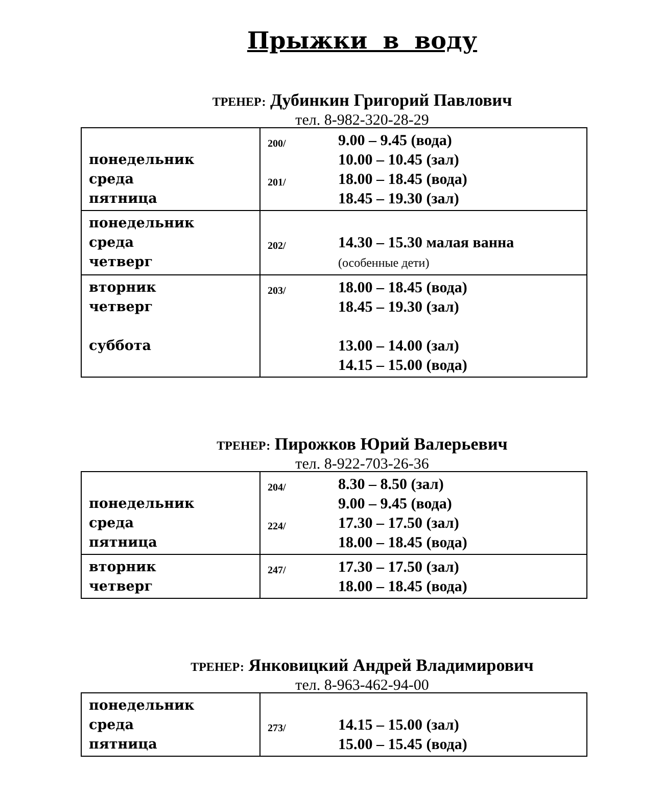Прыжки в воду
ТРЕНЕР: Дубинкин Григорий Павлович
тел. 8-982-320-28-29
| понедельник среда пятница | 200/ 201/ | 9.00 – 9.45 (вода) 10.00 – 10.45 (зал) 18.00 – 18.45 (вода) 18.45 – 19.30 (зал) |
| понедельник среда четверг | 202/ | 14.30 – 15.30 малая ванна (особенные дети) |
| вторник четверг суббота | 203/ | 18.00 – 18.45 (вода) 18.45 – 19.30 (зал) 13.00 – 14.00 (зал) 14.15 – 15.00 (вода) |
ТРЕНЕР: Пирожков Юрий Валерьевич
тел. 8-922-703-26-36
| понедельник среда пятница | 204/ 224/ | 8.30 – 8.50 (зал) 9.00 – 9.45 (вода) 17.30 – 17.50 (зал) 18.00 – 18.45 (вода) |
| вторник четверг | 247/ | 17.30 – 17.50 (зал) 18.00 – 18.45 (вода) |
ТРЕНЕР: Янковицкий Андрей Владимирович
тел. 8-963-462-94-00
| понедельник среда пятница | 273/ | 14.15 – 15.00 (зал) 15.00 – 15.45 (вода) |